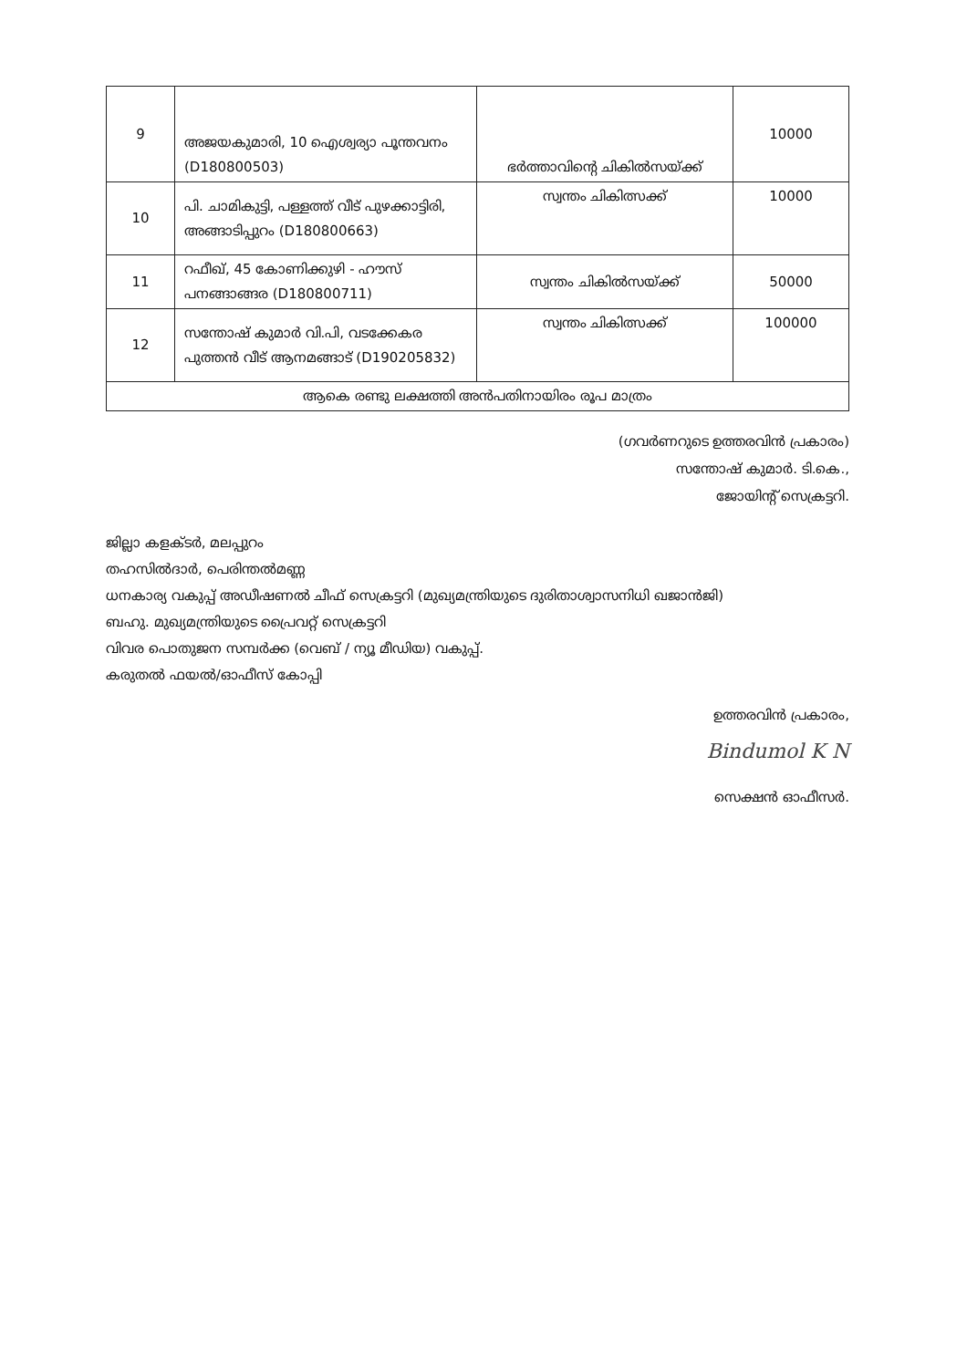| 9 | അജയകുമാരി, 10 ഐശ്വര്യാ പൂന്തവനം (D180800503) | ഭർത്താവിന്റെ ചികിൽസയ്ക്ക് | 10000 |
| 10 | പി. ചാമികുട്ടി, പള്ളത്ത് വീട് പുഴക്കാട്ടിരി, അങ്ങാടിപ്പുറം (D180800663) | സ്വന്തം ചികിത്സക്ക് | 10000 |
| 11 | റഫീഖ്, 45 കോണിക്കുഴി - ഹൗസ് പനങ്ങാങ്ങര (D180800711) | സ്വന്തം ചികിൽസയ്ക്ക് | 50000 |
| 12 | സന്തോഷ് കുമാർ വി.പി, വടക്കേകര പുത്തൻ വീട് ആനമങ്ങാട് (D190205832) | സ്വന്തം ചികിത്സക്ക് | 100000 |
| ആകെ രണ്ടു ലക്ഷത്തി അൻപതിനായിരം രൂപ മാത്രം | | | |
(ഗവർണറുടെ ഉത്തരവിൻ പ്രകാരം)
സന്തോഷ് കുമാർ. ടി.കെ.,
ജോയിന്റ് സെക്രട്ടറി.
ജില്ലാ കളക്ടർ, മലപ്പുറം
തഹസിൽദാർ, പെരിന്തൽമണ്ണ
ധനകാര്യ വകുപ്പ് അഡീഷണൽ ചീഫ് സെക്രട്ടറി (മുഖ്യമന്ത്രിയുടെ ദുരിതാശ്വാസനിധി ഖജാൻജി)
ബഹു. മുഖ്യമന്ത്രിയുടെ പ്രൈവറ്റ് സെക്രട്ടറി
വിവര പൊതുജന സമ്പർക്ക (വെബ് / ന്യൂ മീഡിയ) വകുപ്പ്.
കരുതൽ ഫയൽ/ഓഫീസ് കോപ്പി
ഉത്തരവിൻ പ്രകാരം,
Bindumol K N
സെക്ഷൻ ഓഫീസർ.